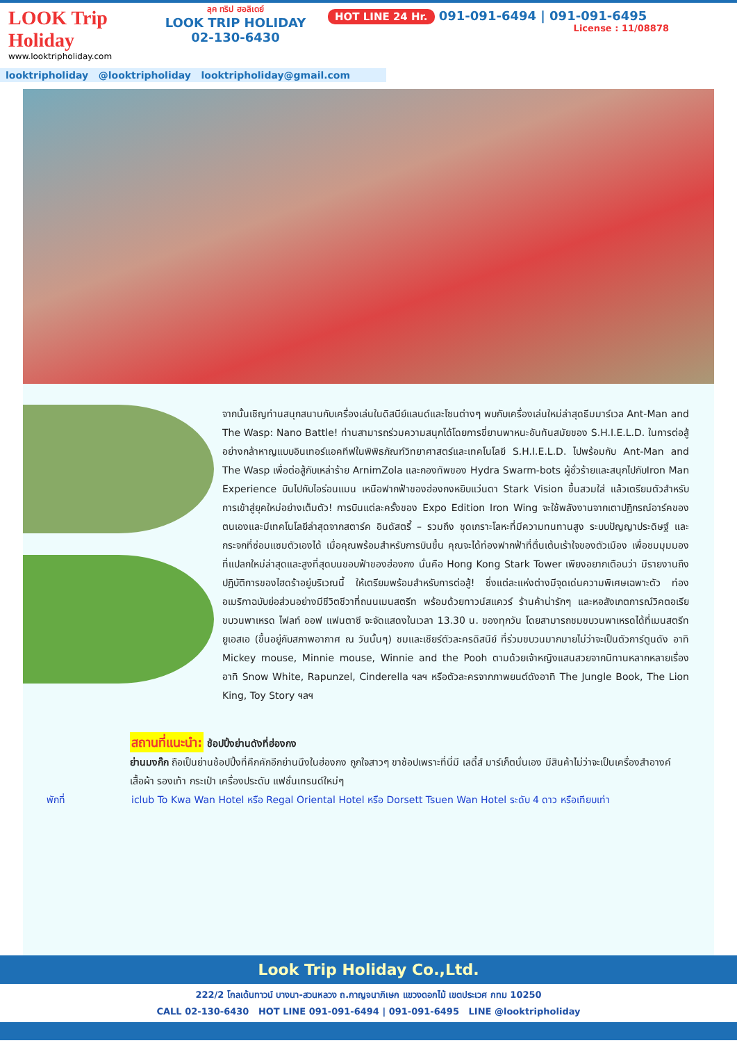LOOK Trip Holiday
www.looktripholiday.com
ลุค ทริป ฮอลิเดย์
LOOK TRIP HOLIDAY
02-130-6430
HOT LINE 24 Hr. 091-091-6494 | 091-091-6495
License : 11/08878
looktripholiday @looktripholiday looktripholiday@gmail.com
จากนั้นเชิญท่านสนุกสนานกับเครื่องเล่นในดิสนีย์แลนด์และโซนต่างๆ พบกับเครื่องเล่นใหม่ล่าสุดธีมมาร์เวล Ant-Man and The Wasp: Nano Battle! ท่านสามารถร่วมความสนุกได้โดยการขี่ยานพาหนะอันทันสมัยของ S.H.I.E.L.D. ในการต่อสู้อย่างกล้าหาญแบบอินเทอร์แอคทีฟในพิพิธภัณฑ์วิทยาศาสตร์และเทคโนโลยี S.H.I.E.L.D. ไปพร้อมกับ Ant-Man and The Wasp เพื่อต่อสู้กับเหล่าร้าย ArnimZola และกองทัพของ Hydra Swarm-bots ผู้ชั่วร้ายและสนุกไปกับIron Man Experience บินไปกับไอร่อนแมน เหนือฟากฟ้าของฮ่องกงหยิบแว่นตา Stark Vision ขึ้นสวมใส่ แล้วเตรียมตัวสำหรับการเข้าสู่ยุคใหม่อย่างเต็มตัว! การบินแต่ละครั้งของ Expo Edition Iron Wing จะใช้พลังงานจากเตาปฏิกรณ์อาร์คของตนเองและมีเทคโนโลยีล่าสุดจากสตาร์ค อินดัสตรี้ – รวมถึง ชุดเกราะโลหะที่มีความทนทานสูง ระบบปัญญาประดิษฐ์ และกระจกที่ซ่อมแซมตัวเองได้ เมื่อคุณพร้อมสำหรับการบินขึ้น คุณจะได้ท่องฟากฟ้าที่ตื่นเต้นเร้าใจของตัวเมือง เพื่อชมมุมมองที่แปลกใหม่ล่าสุดและสูงที่สุดบนขอบฟ้าของฮ่องกง นั่นคือ Hong
Kong Stark Tower เพียงอยากเตือนว่า มีรายงานถึงปฏิบัติการของไฮดร้าอยู่บริเวณนี้ ให้เตรียมพร้อมสำหรับการต่อสู้! ซึ่งแต่ละแห่งต่างมีจุดเด่นความพิเศษเฉพาะตัว ท่องอเมริกาฉบับย่อส่วนอย่างมีชีวิตชีวาที่ถนนเมนสตรีท พร้อมด้วยทาวน์สแควร์ ร้านค้าน่ารักๆ และหอสังเกตการณ์วิคตอเรียขบวนพาเหรด ไฟลท์ ออฟ แฟนตาซี จะจัดแสดงในเวลา 13.30 น. ของทุกวัน โดยสามารถชมขบวนพาเหรดได้ที่เมนสตรีท ยูเอสเอ (ขึ้นอยู่กับสภาพอากาศ ณ วันนั้นๆ) ชมและเชียร์ตัวละครดิสนีย์ ที่ร่วมขบวนมากมายไม่ว่าจะเป็นตัวการ์ตูนดัง อาทิ Mickey mouse, Minnie mouse, Winnie and the Pooh ตามด้วยเจ้าหญิงแสนสวยจากนิทานหลากหลายเรื่อง อาทิ Snow White, Rapunzel, Cinderella ฯลฯ หรือตัวละครจากภาพยนต์ดังอาทิ The Jungle Book, The Lion King, Toy Story ฯลฯ
สถานที่แนะนำ: ช้อปปิ้งย่านดังที่ฮ่องกง
ย่านมงก๊ก ถือเป็นย่านช้อปปิ้งที่คึกคักอีกย่านนึงในฮ่องกง ถูกใจสาวๆ ขาช้อปเพราะที่นี่มี เลดี้ส์ มาร์เก็ตนั่นเอง มีสินค้าไม่ว่าจะเป็นเครื่องสำอางค์ เสื้อผ้า รองเท้า กระเป๋า เครื่องประดับ แฟชั่นเทรนด์ใหม่ๆ
พักที่ iclub To Kwa Wan Hotel หรือ Regal Oriental Hotel หรือ Dorsett Tsuen Wan Hotel ระดับ 4 ดาว หรือเทียบเท่า
Look Trip Holiday Co.,Ltd.
222/2 โกลเด้นทาวน์ บางนา-สวนหลวง ถ.กาญจนาภิเษก แขวงดอกไม้ เขตประเวศ กทม 10250
CALL 02-130-6430 HOT LINE 091-091-6494 | 091-091-6495 LINE @looktripholiday